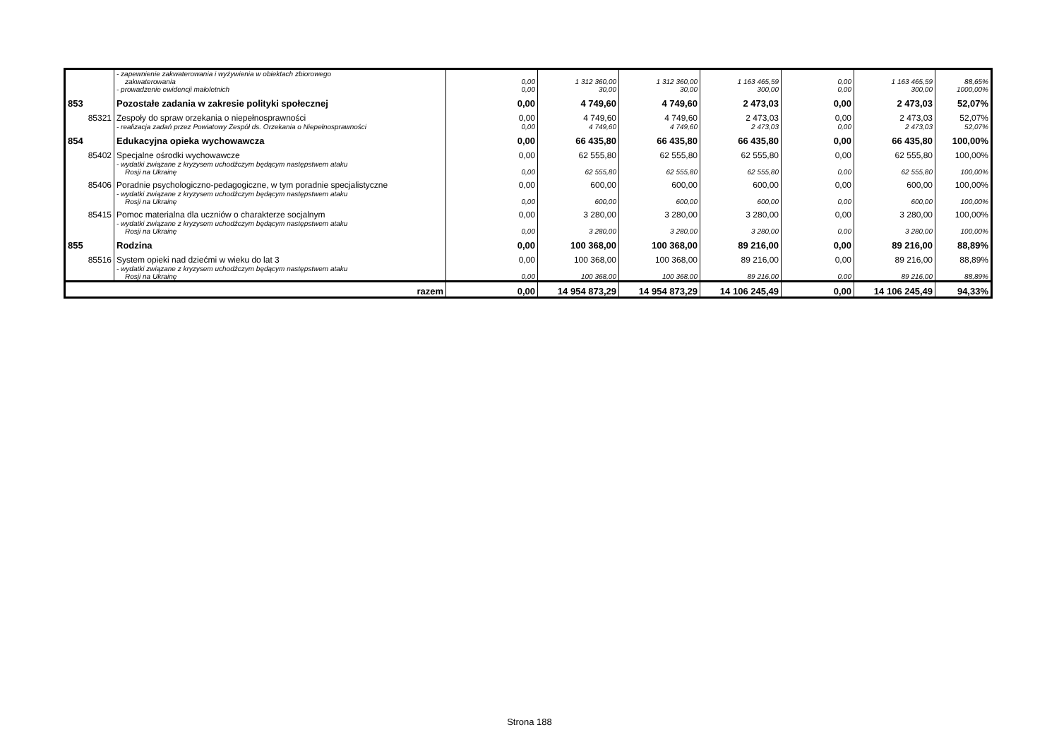| | - zapewnienie zakwaterowania i wyżywienia w obiektach zbiorowego zakwaterowania | 0,00 | 1 312 360,00 | 1 312 360,00 | 1 163 465,59 | 0,00 | 1 163 465,59 | 88,65% |
| | - prowadzenie ewidencji małoletnich | 0,00 | 30,00 | 30,00 | 300,00 | 0,00 | 300,00 | 1000,00% |
| 853 | Pozostałe zadania w zakresie polityki społecznej | 0,00 | 4 749,60 | 4 749,60 | 2 473,03 | 0,00 | 2 473,03 | 52,07% |
| 85321 | Zespoły do spraw orzekania o niepełnosprawności | 0,00 | 4 749,60 | 4 749,60 | 2 473,03 | 0,00 | 2 473,03 | 52,07% |
| | - realizacja zadań przez Powiatowy Zespół ds. Orzekania o Niepełnosprawności | 0,00 | 4 749,60 | 4 749,60 | 2 473,03 | 0,00 | 2 473,03 | 52,07% |
| 854 | Edukacyjna opieka wychowawcza | 0,00 | 66 435,80 | 66 435,80 | 66 435,80 | 0,00 | 66 435,80 | 100,00% |
| 85402 | Specjalne ośrodki wychowawcze | 0,00 | 62 555,80 | 62 555,80 | 62 555,80 | 0,00 | 62 555,80 | 100,00% |
| | - wydatki związane z kryzysem uchodźczym będącym następstwem ataku Rosji na Ukrainę | 0,00 | 62 555,80 | 62 555,80 | 62 555,80 | 0,00 | 62 555,80 | 100,00% |
| 85406 | Poradnie psychologiczno-pedagogiczne, w tym poradnie specjalistyczne | 0,00 | 600,00 | 600,00 | 600,00 | 0,00 | 600,00 | 100,00% |
| | - wydatki związane z kryzysem uchodźczym będącym następstwem ataku Rosji na Ukrainę | 0,00 | 600,00 | 600,00 | 600,00 | 0,00 | 600,00 | 100,00% |
| 85415 | Pomoc materialna dla uczniów o charakterze socjalnym | 0,00 | 3 280,00 | 3 280,00 | 3 280,00 | 0,00 | 3 280,00 | 100,00% |
| | - wydatki związane z kryzysem uchodźczym będącym następstwem ataku Rosji na Ukrainę | 0,00 | 3 280,00 | 3 280,00 | 3 280,00 | 0,00 | 3 280,00 | 100,00% |
| 855 | Rodzina | 0,00 | 100 368,00 | 100 368,00 | 89 216,00 | 0,00 | 89 216,00 | 88,89% |
| 85516 | System opieki nad dziećmi w wieku do lat 3 | 0,00 | 100 368,00 | 100 368,00 | 89 216,00 | 0,00 | 89 216,00 | 88,89% |
| | - wydatki związane z kryzysem uchodźczym będącym następstwem ataku Rosji na Ukrainę | 0,00 | 100 368,00 | 100 368,00 | 89 216,00 | 0,00 | 89 216,00 | 88,89% |
| razem | | 0,00 | 14 954 873,29 | 14 954 873,29 | 14 106 245,49 | 0,00 | 14 106 245,49 | 94,33% |
Strona 188